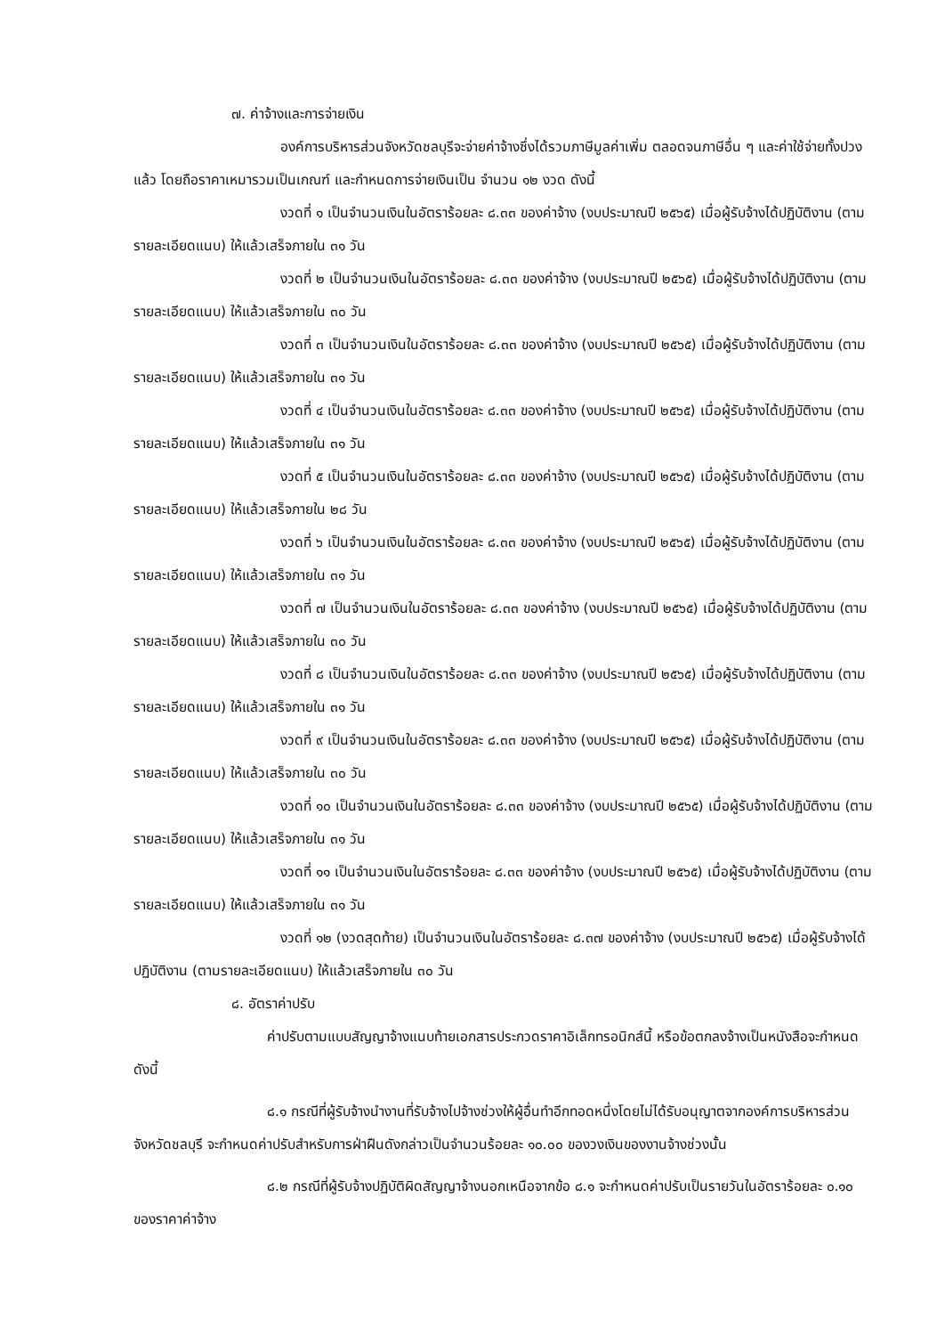๗. ค่าจ้างและการจ่ายเงิน
องค์การบริหารส่วนจังหวัดชลบุรีจะจ่ายค่าจ้างซึ่งได้รวมภาษีมูลค่าเพิ่ม ตลอดจนภาษีอื่น ๆ และค่าใช้จ่ายทั้งปวงแล้ว โดยถือราคาเหมารวมเป็นเกณฑ์ และกำหนดการจ่ายเงินเป็น จำนวน ๑๒ งวด ดังนี้
งวดที่ ๑ เป็นจำนวนเงินในอัตราร้อยละ ๘.๓๓ ของค่าจ้าง (งบประมาณปี ๒๕๖๕) เมื่อผู้รับจ้างได้ปฏิบัติงาน (ตามรายละเอียดแนบ) ให้แล้วเสร็จภายใน ๓๑ วัน
งวดที่ ๒ เป็นจำนวนเงินในอัตราร้อยละ ๘.๓๓ ของค่าจ้าง (งบประมาณปี ๒๕๖๕) เมื่อผู้รับจ้างได้ปฏิบัติงาน (ตามรายละเอียดแนบ) ให้แล้วเสร็จภายใน ๓๐ วัน
งวดที่ ๓ เป็นจำนวนเงินในอัตราร้อยละ ๘.๓๓ ของค่าจ้าง (งบประมาณปี ๒๕๖๕) เมื่อผู้รับจ้างได้ปฏิบัติงาน (ตามรายละเอียดแนบ) ให้แล้วเสร็จภายใน ๓๑ วัน
งวดที่ ๔ เป็นจำนวนเงินในอัตราร้อยละ ๘.๓๓ ของค่าจ้าง (งบประมาณปี ๒๕๖๕) เมื่อผู้รับจ้างได้ปฏิบัติงาน (ตามรายละเอียดแนบ) ให้แล้วเสร็จภายใน ๓๑ วัน
งวดที่ ๕ เป็นจำนวนเงินในอัตราร้อยละ ๘.๓๓ ของค่าจ้าง (งบประมาณปี ๒๕๖๕) เมื่อผู้รับจ้างได้ปฏิบัติงาน (ตามรายละเอียดแนบ) ให้แล้วเสร็จภายใน ๒๘ วัน
งวดที่ ๖ เป็นจำนวนเงินในอัตราร้อยละ ๘.๓๓ ของค่าจ้าง (งบประมาณปี ๒๕๖๕) เมื่อผู้รับจ้างได้ปฏิบัติงาน (ตามรายละเอียดแนบ) ให้แล้วเสร็จภายใน ๓๑ วัน
งวดที่ ๗ เป็นจำนวนเงินในอัตราร้อยละ ๘.๓๓ ของค่าจ้าง (งบประมาณปี ๒๕๖๕) เมื่อผู้รับจ้างได้ปฏิบัติงาน (ตามรายละเอียดแนบ) ให้แล้วเสร็จภายใน ๓๐ วัน
งวดที่ ๘ เป็นจำนวนเงินในอัตราร้อยละ ๘.๓๓ ของค่าจ้าง (งบประมาณปี ๒๕๖๕) เมื่อผู้รับจ้างได้ปฏิบัติงาน (ตามรายละเอียดแนบ) ให้แล้วเสร็จภายใน ๓๑ วัน
งวดที่ ๙ เป็นจำนวนเงินในอัตราร้อยละ ๘.๓๓ ของค่าจ้าง (งบประมาณปี ๒๕๖๕) เมื่อผู้รับจ้างได้ปฏิบัติงาน (ตามรายละเอียดแนบ) ให้แล้วเสร็จภายใน ๓๐ วัน
งวดที่ ๑๐ เป็นจำนวนเงินในอัตราร้อยละ ๘.๓๓ ของค่าจ้าง (งบประมาณปี ๒๕๖๕) เมื่อผู้รับจ้างได้ปฏิบัติงาน (ตามรายละเอียดแนบ) ให้แล้วเสร็จภายใน ๓๑ วัน
งวดที่ ๑๑ เป็นจำนวนเงินในอัตราร้อยละ ๘.๓๓ ของค่าจ้าง (งบประมาณปี ๒๕๖๕) เมื่อผู้รับจ้างได้ปฏิบัติงาน (ตามรายละเอียดแนบ) ให้แล้วเสร็จภายใน ๓๑ วัน
งวดที่ ๑๒ (งวดสุดท้าย) เป็นจำนวนเงินในอัตราร้อยละ ๘.๓๗ ของค่าจ้าง (งบประมาณปี ๒๕๖๕) เมื่อผู้รับจ้างได้ปฏิบัติงาน (ตามรายละเอียดแนบ) ให้แล้วเสร็จภายใน ๓๐ วัน
๘. อัตราค่าปรับ
ค่าปรับตามแบบสัญญาจ้างแนบท้ายเอกสารประกวดราคาอิเล็กทรอนิกส์นี้ หรือข้อตกลงจ้างเป็นหนังสือจะกำหนด ดังนี้
๘.๑ กรณีที่ผู้รับจ้างนำงานที่รับจ้างไปจ้างช่วงให้ผู้อื่นทำอีกทอดหนึ่งโดยไม่ได้รับอนุญาตจากองค์การบริหารส่วนจังหวัดชลบุรี จะกำหนดค่าปรับสำหรับการฝ่าฝืนดังกล่าวเป็นจำนวนร้อยละ ๑๐.๐๐ ของวงเงินของงานจ้างช่วงนั้น
๘.๒ กรณีที่ผู้รับจ้างปฏิบัติผิดสัญญาจ้างนอกเหนือจากข้อ ๘.๑ จะกำหนดค่าปรับเป็นรายวันในอัตราร้อยละ ๐.๑๐ ของราคาค่าจ้าง